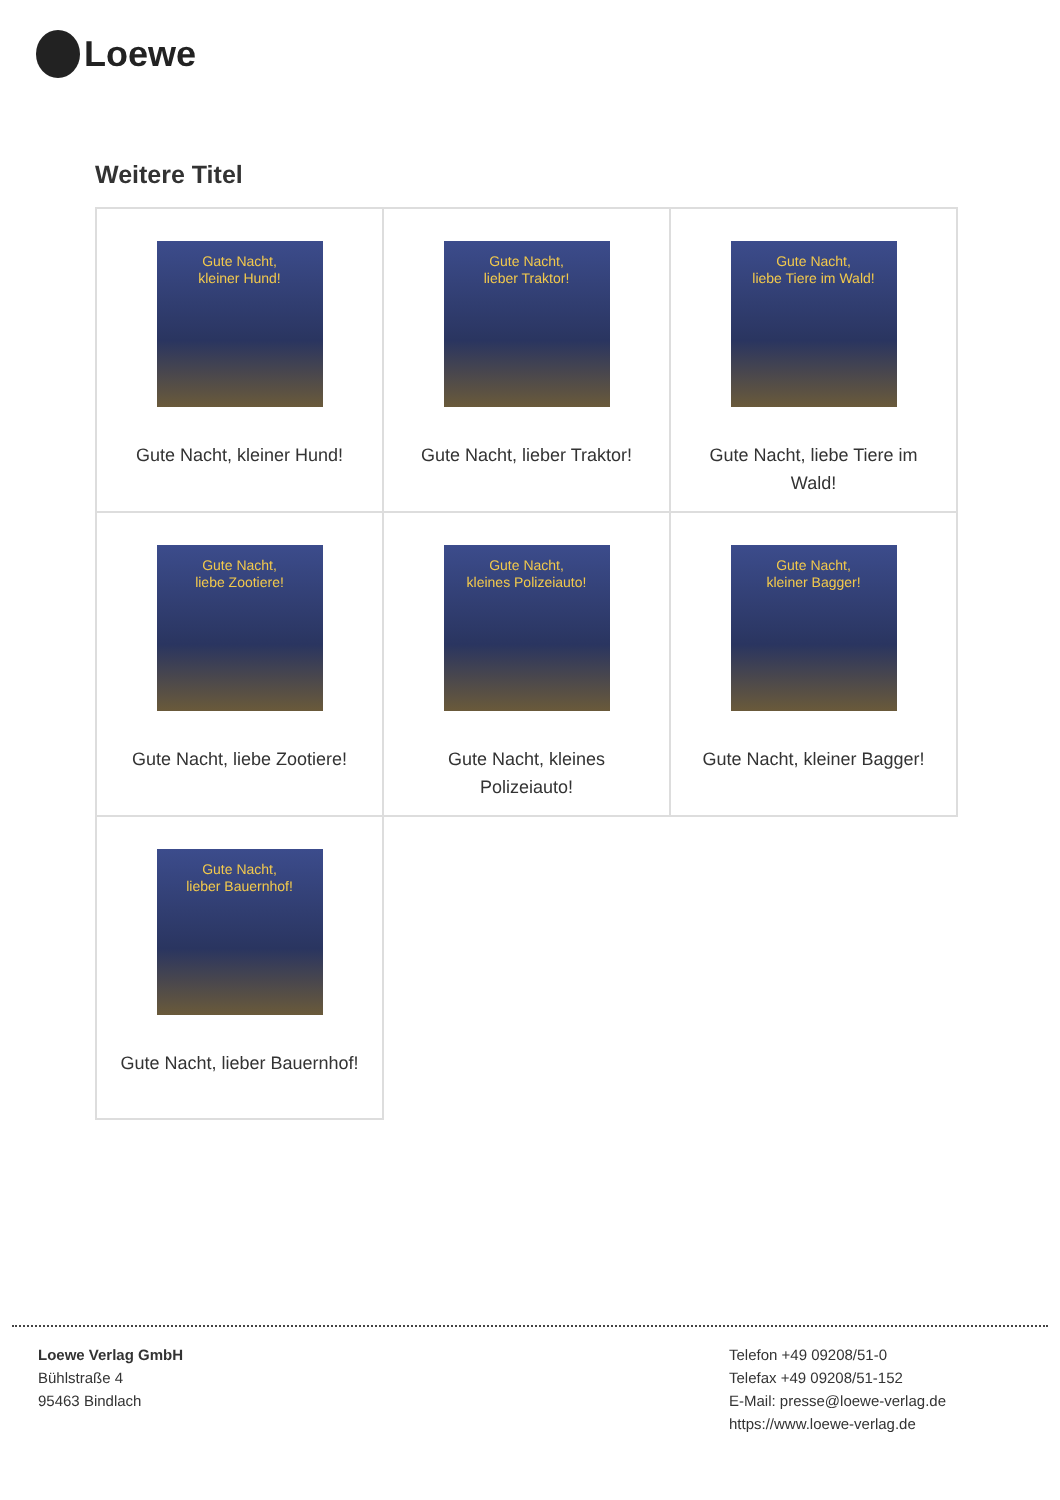Loewe
Weitere Titel
| Gute Nacht, kleiner Hund! Gute Nacht, kleiner Hund! | Gute Nacht, lieber Traktor! Gute Nacht, lieber Traktor! | Gute Nacht, liebe Tiere im Wald! Gute Nacht, liebe Tiere im Wald! |
| Gute Nacht, liebe Zootiere! Gute Nacht, liebe Zootiere! | Gute Nacht, kleines Polizeiauto! Gute Nacht, kleines Polizeiauto! | Gute Nacht, kleiner Bagger! Gute Nacht, kleiner Bagger! |
| Gute Nacht, lieber Bauernhof! Gute Nacht, lieber Bauernhof! | | |
Loewe Verlag GmbH
Bühlstraße 4
95463 Bindlach
Telefon +49 09208/51-0
Telefax +49 09208/51-152
E-Mail: presse@loewe-verlag.de
https://www.loewe-verlag.de